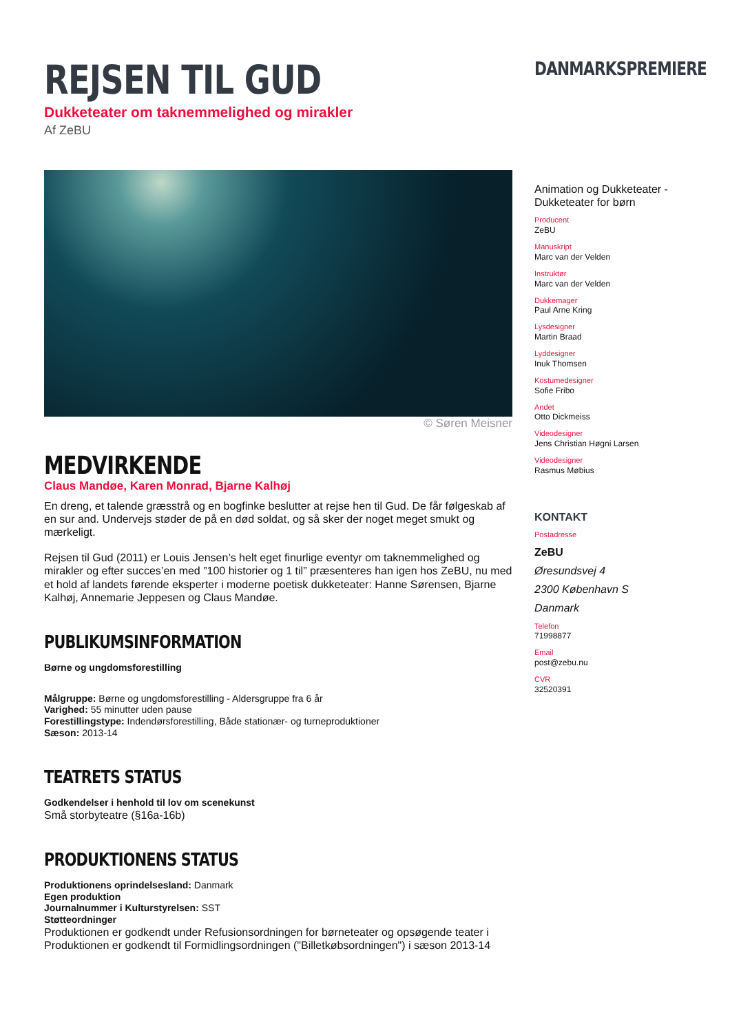REJSEN TIL GUD
Dukketeater om taknemmelighed og mirakler
Af ZeBU
© Søren Meisner
MEDVIRKENDE
Claus Mandøe, Karen Monrad, Bjarne Kalhøj
En dreng, et talende græsstrå og en bogfinke beslutter at rejse hen til Gud. De får følgeskab af en sur and. Undervejs støder de på en død soldat, og så sker der noget meget smukt og mærkeligt.
Rejsen til Gud (2011) er Louis Jensen’s helt eget finurlige eventyr om taknemmelighed og mirakler og efter succes’en med ”100 historier og 1 til” præsenteres han igen hos ZeBU, nu med et hold af landets førende eksperter i moderne poetisk dukketeater: Hanne Sørensen, Bjarne Kalhøj, Annemarie Jeppesen og Claus Mandøe.
PUBLIKUMSINFORMATION
Børne og ungdomsforestilling
Målgruppe: Børne og ungdomsforestilling - Aldersgruppe fra 6 år
Varighed: 55 minutter uden pause
Forestillingstype: Indendørsforestilling, Både stationær- og turneproduktioner
Sæson: 2013-14
TEATRETS STATUS
Godkendelser i henhold til lov om scenekunst
Små storbyteatre (§16a-16b)
PRODUKTIONENS STATUS
Produktionens oprindelsesland: Danmark
Egen produktion
Journalnummer i Kulturstyrelsen: SST
Støtteordninger
Produktionen er godkendt under Refusionsordningen for børneteater og opsøgende teater i
Produktionen er godkendt til Formidlingsordningen ("Billetkøbsordningen") i sæson 2013-14
DANMARKSPREMIERE
Animation og Dukketeater - Dukketeater for børn
Producent
ZeBU
Manuskript
Marc van der Velden
Instruktør
Marc van der Velden
Dukkemager
Paul Arne Kring
Lysdesigner
Martin Braad
Lyddesigner
Inuk Thomsen
Kostumedesigner
Sofie Fribo
Andet
Otto Dickmeiss
Videodesigner
Jens Christian Høgni Larsen
Videodesigner
Rasmus Møbius
KONTAKT
Postadresse
ZeBU
Øresundsvej 4
2300 København S
Danmark
Telefon
71998877
Email
post@zebu.nu
CVR
32520391